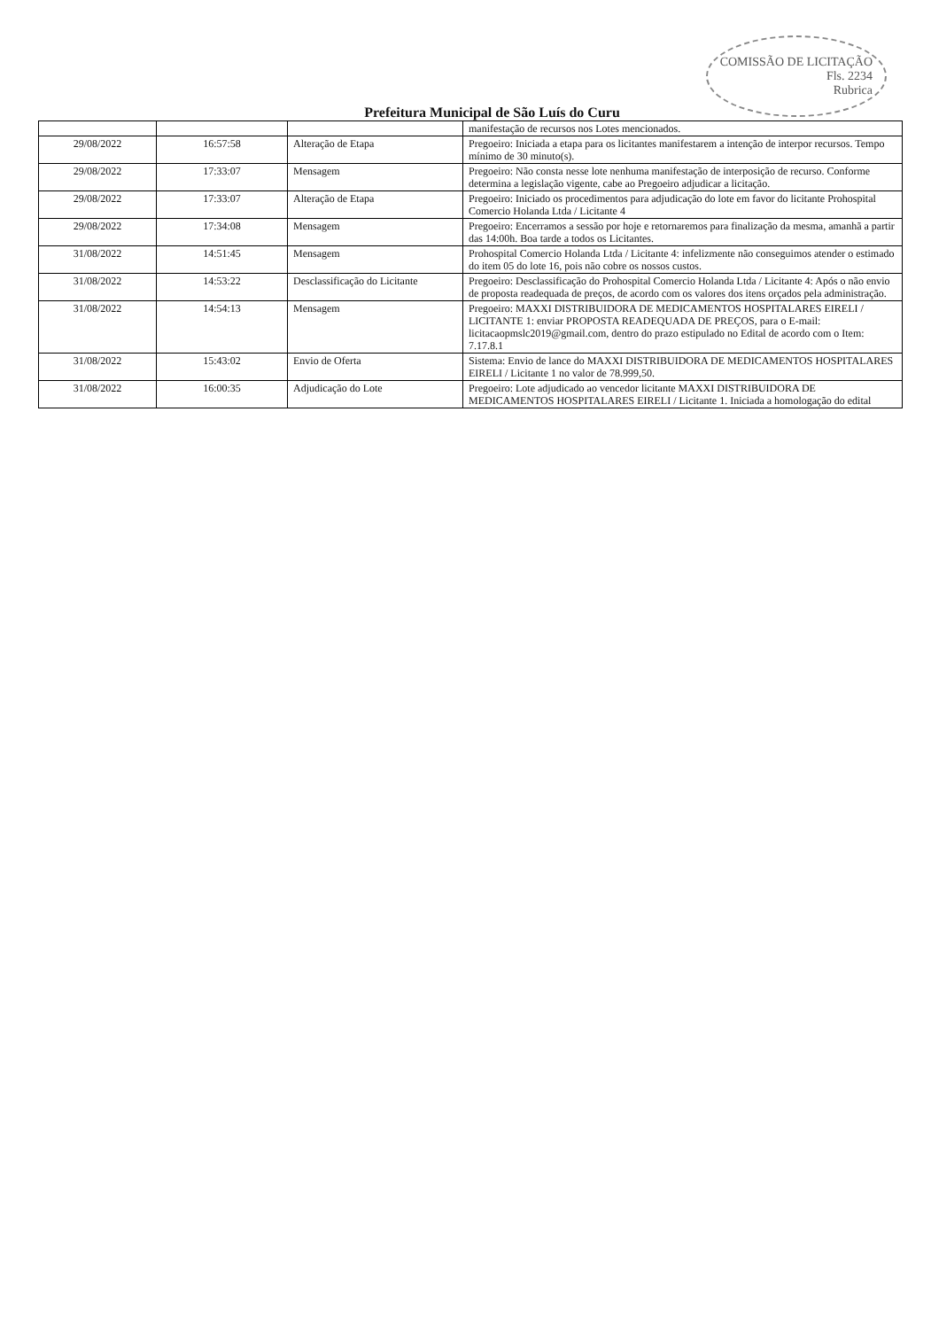COMISSÃO DE LICITAÇÃO
Fls. 2234
Rubrica
Prefeitura Municipal de São Luís do Curu
| | | | manifestação de recursos nos Lotes mencionados. |
| 29/08/2022 | 16:57:58 | Alteração de Etapa | Pregoeiro: Iniciada a etapa para os licitantes manifestarem a intenção de interpor recursos. Tempo mínimo de 30 minuto(s). |
| 29/08/2022 | 17:33:07 | Mensagem | Pregoeiro: Não consta nesse lote nenhuma manifestação de interposição de recurso. Conforme determina a legislação vigente, cabe ao Pregoeiro adjudicar a licitação. |
| 29/08/2022 | 17:33:07 | Alteração de Etapa | Pregoeiro: Iniciado os procedimentos para adjudicação do lote em favor do licitante Prohospital Comercio Holanda Ltda / Licitante 4 |
| 29/08/2022 | 17:34:08 | Mensagem | Pregoeiro: Encerramos a sessão por hoje e retornaremos para finalização da mesma, amanhã a partir das 14:00h. Boa tarde a todos os Licitantes. |
| 31/08/2022 | 14:51:45 | Mensagem | Prohospital Comercio Holanda Ltda / Licitante 4: infelizmente não conseguimos atender o estimado do item 05 do lote 16, pois não cobre os nossos custos. |
| 31/08/2022 | 14:53:22 | Desclassificação do Licitante | Pregoeiro: Desclassificação do Prohospital Comercio Holanda Ltda / Licitante 4: Após o não envio de proposta readequada de preços, de acordo com os valores dos itens orçados pela administração. |
| 31/08/2022 | 14:54:13 | Mensagem | Pregoeiro: MAXXI DISTRIBUIDORA DE MEDICAMENTOS HOSPITALARES EIRELI / LICITANTE 1: enviar PROPOSTA READEQUADA DE PREÇOS, para o E-mail: licitacaopmslc2019@gmail.com, dentro do prazo estipulado no Edital de acordo com o Item: 7.17.8.1 |
| 31/08/2022 | 15:43:02 | Envio de Oferta | Sistema: Envio de lance do MAXXI DISTRIBUIDORA DE MEDICAMENTOS HOSPITALARES EIRELI / Licitante 1 no valor de 78.999,50. |
| 31/08/2022 | 16:00:35 | Adjudicação do Lote | Pregoeiro: Lote adjudicado ao vencedor licitante MAXXI DISTRIBUIDORA DE MEDICAMENTOS HOSPITALARES EIRELI / Licitante 1. Iniciada a homologação do edital |